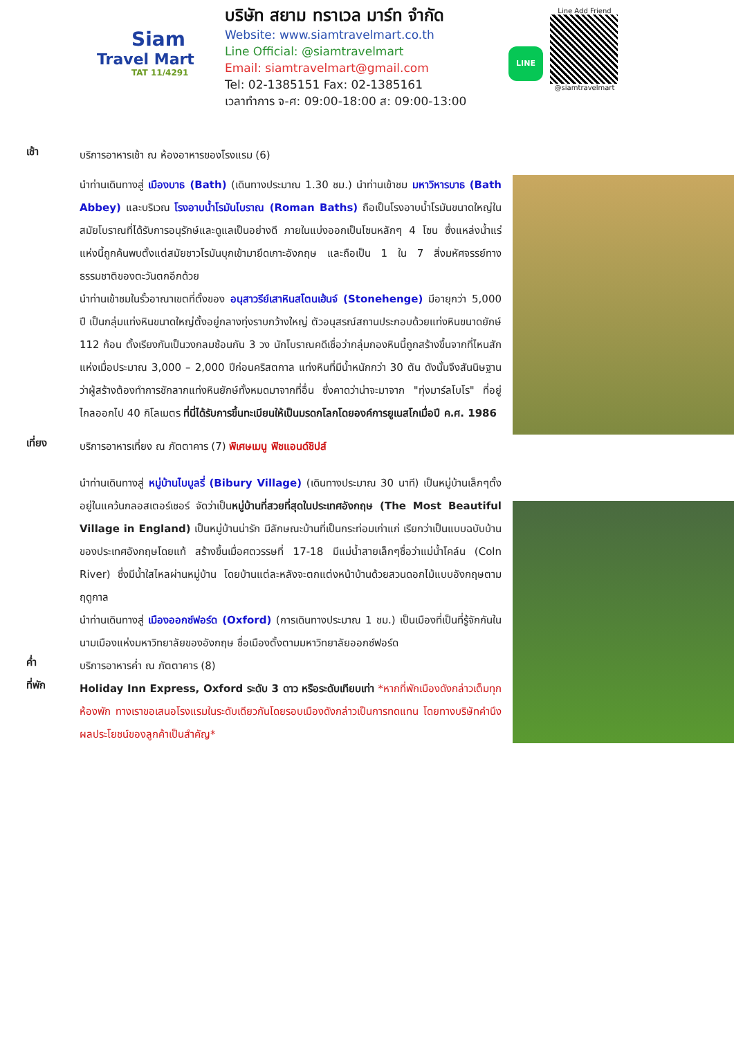Siam
Travel Mart
TAT 11/4291
บริษัท สยาม ทราเวล มาร์ท จำกัด
Website: www.siamtravelmart.co.th
Line Official: @siamtravelmart
Email: siamtravelmart@gmail.com
Tel: 02-1385151 Fax: 02-1385161
เวลาทำการ จ-ศ: 09:00-18:00 ส: 09:00-13:00
LINE
Line Add Friend
@siamtravelmart
เช้า
บริการอาหารเช้า ณ ห้องอาหารของโรงแรม (6)
นำท่านเดินทางสู่ เมืองบาธ (Bath) (เดินทางประมาณ 1.30 ชม.) นำท่านเข้าชม มหาวิหารบาธ (Bath Abbey) และบริเวณ โรงอาบน้ำโรมันโบราณ (Roman Baths) ถือเป็นโรงอาบน้ำโรมันขนาดใหญ่ในสมัยโบราณที่ได้รับการอนุรักษ์และดูแลเป็นอย่างดี ภายในแบ่งออกเป็นโซนหลักๆ 4 โซน ซึ่งแหล่งน้ำแร่แห่งนี้ถูกค้นพบตั้งแต่สมัยชาวโรมันบุกเข้ามายึดเกาะอังกฤษ และถือเป็น 1 ใน 7 สิ่งมหัศจรรย์ทางธรรมชาติของตะวันตกอีกด้วย
นำท่านเข้าชมในรั้วอาณาเขตที่ตั้งของ อนุสาวรีย์เสาหินสโตนเฮ้นจ์ (Stonehenge) มีอายุกว่า 5,000 ปี เป็นกลุ่มแท่งหินขนาดใหญ่ตั้งอยู่กลางทุ่งราบกว้างใหญ่ ตัวอนุสรณ์สถานประกอบด้วยแท่งหินขนาดยักษ์ 112 ก้อน ตั้งเรียงกันเป็นวงกลมซ้อนกัน 3 วง นักโบราณคดีเชื่อว่ากลุ่มกองหินนี้ถูกสร้างขึ้นจากที่ไหนสักแห่งเมื่อประมาณ 3,000 – 2,000 ปีก่อนคริสตกาล แท่งหินที่มีน้ำหนักกว่า 30 ตัน ดังนั้นจึงสันนิษฐานว่าผู้สร้างต้องทำการชักลากแท่งหินยักษ์ทั้งหมดมาจากที่อื่น ซึ่งคาดว่าน่าจะมาจาก "ทุ่งมาร์ลโบโร" ที่อยู่ไกลออกไป 40 กิโลเมตร ที่นี่ได้รับการขึ้นทะเบียนให้เป็นมรดกโลกโดยองค์การยูเนสโกเมื่อปี ค.ศ. 1986
เที่ยง
บริการอาหารเที่ยง ณ ภัตตาคาร (7) พิเศษเมนู ฟิชแอนด์ชิปส์
นำท่านเดินทางสู่ หมู่บ้านไบบูลรี่ (Bibury Village) (เดินทางประมาณ 30 นาที) เป็นหมู่บ้านเล็กๆตั้งอยู่ในแคว้นกลอสเตอร์เชอร์ จัดว่าเป็นหมู่บ้านที่สวยที่สุดในประเทศอังกฤษ (The Most Beautiful Village in England) เป็นหมู่บ้านน่ารัก มีลักษณะบ้านที่เป็นกระท่อมเก่าแก่ เรียกว่าเป็นแบบฉบับบ้านของประเทศอังกฤษโดยแท้ สร้างขึ้นเมื่อศตวรรษที่ 17-18 มีแม่น้ำสายเล็กๆชื่อว่าแม่น้ำโคล์น (Coln River) ซึ่งมีน้ำใสไหลผ่านหมู่บ้าน โดยบ้านแต่ละหลังจะตกแต่งหน้าบ้านด้วยสวนดอกไม้แบบอังกฤษตามฤดูกาล
นำท่านเดินทางสู่ เมืองออกซ์ฟอร์ด (Oxford) (การเดินทางประมาณ 1 ชม.) เป็นเมืองที่เป็นที่รู้จักกันในนามเมืองแห่งมหาวิทยาลัยของอังกฤษ ชื่อเมืองตั้งตามมหาวิทยาลัยออกซ์ฟอร์ด
ค่ำ
บริการอาหารค่ำ ณ ภัตตาคาร (8)
ที่พัก
Holiday Inn Express, Oxford ระดับ 3 ดาว หรือระดับเทียบเท่า *หากที่พักเมืองดังกล่าวเต็มทุกห้องพัก ทางเราขอเสนอโรงแรมในระดับเดียวกันโดยรอบเมืองดังกล่าวเป็นการทดแทน โดยทางบริษัทคำนึงผลประโยชน์ของลูกค้าเป็นสำคัญ*